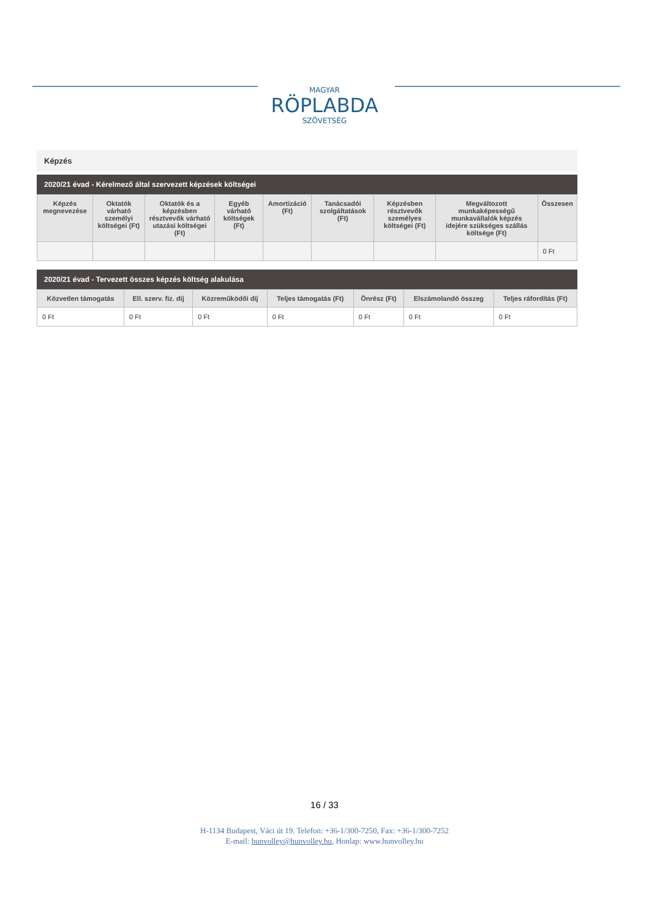MAGYAR
RÖPLABDA
SZÖVETSÉG
Képzés
2020/21 évad - Kérelmező által szervezett képzések költségei
| Képzés megnevezése | Oktatók várható személyi költségei (Ft) | Oktatók és a képzésben résztvevők várható utazási költségei (Ft) | Egyéb várható költségek (Ft) | Amortizáció (Ft) | Tanácsadói szolgáltatások (Ft) | Képzésben résztvevők személyes költségei (Ft) | Megváltozott munkaképességű munkavállalók képzés idejére szükséges szállás költsége (Ft) | Összesen |
| --- | --- | --- | --- | --- | --- | --- | --- | --- |
| | | | | | | | | 0 Ft |
2020/21 évad - Tervezett összes képzés költség alakulása
| Közvetlen támogatás | Ell. szerv. fiz. díj | Közreműködői díj | Teljes támogatás (Ft) | Önrész (Ft) | Elszámolandó összeg | Teljes ráfordítás (Ft) |
| --- | --- | --- | --- | --- | --- | --- |
| 0 Ft | 0 Ft | 0 Ft | 0 Ft | 0 Ft | 0 Ft | 0 Ft |
16 / 33
H-1134 Budapest, Váci út 19. Telefon: +36-1/300-7250, Fax: +36-1/300-7252
E-mail: hunvolley@hunvolley.hu, Honlap: www.hunvolley.hu